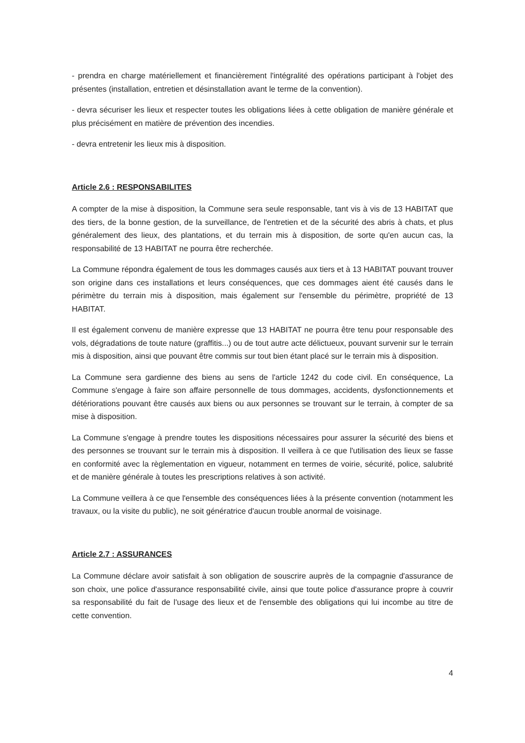- prendra en charge matériellement et financièrement l'intégralité des opérations participant à l'objet des présentes (installation, entretien et désinstallation avant le terme de la convention).
- devra sécuriser les lieux et respecter toutes les obligations liées à cette obligation de manière générale et plus précisément en matière de prévention des incendies.
- devra entretenir les lieux mis à disposition.
Article 2.6 : RESPONSABILITES
A compter de la mise à disposition, la Commune sera seule responsable, tant vis à vis de 13 HABITAT que des tiers, de la bonne gestion, de la surveillance, de l'entretien et de la sécurité des abris à chats, et plus généralement des lieux, des plantations, et du terrain mis à disposition, de sorte qu'en aucun cas, la responsabilité de 13 HABITAT ne pourra être recherchée.
La Commune répondra également de tous les dommages causés aux tiers et à 13 HABITAT pouvant trouver son origine dans ces installations et leurs conséquences, que ces dommages aient été causés dans le périmètre du terrain mis à disposition, mais également sur l'ensemble du périmètre, propriété de 13 HABITAT.
Il est également convenu de manière expresse que 13 HABITAT ne pourra être tenu pour responsable des vols, dégradations de toute nature (graffitis...) ou de tout autre acte délictueux, pouvant survenir sur le terrain mis à disposition, ainsi que pouvant être commis sur tout bien étant placé sur le terrain mis à disposition.
La Commune sera gardienne des biens au sens de l'article 1242 du code civil. En conséquence, La Commune s'engage à faire son affaire personnelle de tous dommages, accidents, dysfonctionnements et détériorations pouvant être causés aux biens ou aux personnes se trouvant sur le terrain, à compter de sa mise à disposition.
La Commune s'engage à prendre toutes les dispositions nécessaires pour assurer la sécurité des biens et des personnes se trouvant sur le terrain mis à disposition. Il veillera à ce que l'utilisation des lieux se fasse en conformité avec la règlementation en vigueur, notamment en termes de voirie, sécurité, police, salubrité et de manière générale à toutes les prescriptions relatives à son activité.
La Commune veillera à ce que l'ensemble des conséquences liées à la présente convention (notamment les travaux, ou la visite du public), ne soit génératrice d'aucun trouble anormal de voisinage.
Article 2.7 : ASSURANCES
La Commune déclare avoir satisfait à son obligation de souscrire auprès de la compagnie d'assurance de son choix, une police d'assurance responsabilité civile, ainsi que toute police d'assurance propre à couvrir sa responsabilité du fait de l'usage des lieux et de l'ensemble des obligations qui lui incombe au titre de cette convention.
4